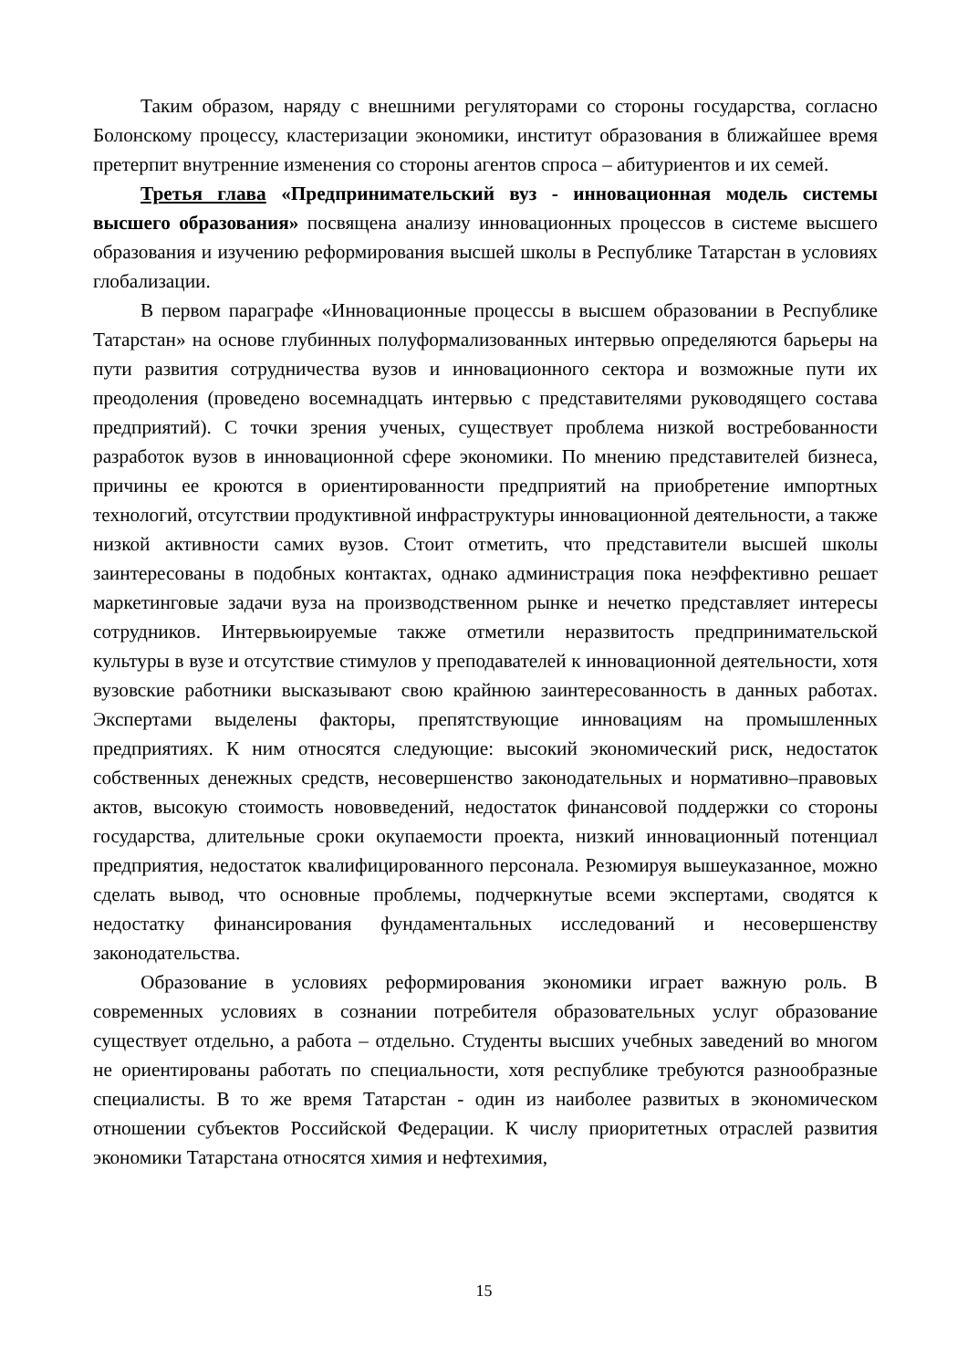Таким образом, наряду с внешними регуляторами со стороны государства, согласно Болонскому процессу, кластеризации экономики, институт образования в ближайшее время претерпит внутренние изменения со стороны агентов спроса – абитуриентов и их семей.
Третья глава «Предпринимательский вуз - инновационная модель системы высшего образования» посвящена анализу инновационных процессов в системе высшего образования и изучению реформирования высшей школы в Республике Татарстан в условиях глобализации.
В первом параграфе «Инновационные процессы в высшем образовании в Республике Татарстан» на основе глубинных полуформализованных интервью определяются барьеры на пути развития сотрудничества вузов и инновационного сектора и возможные пути их преодоления (проведено восемнадцать интервью с представителями руководящего состава предприятий). С точки зрения ученых, существует проблема низкой востребованности разработок вузов в инновационной сфере экономики. По мнению представителей бизнеса, причины ее кроются в ориентированности предприятий на приобретение импортных технологий, отсутствии продуктивной инфраструктуры инновационной деятельности, а также низкой активности самих вузов. Стоит отметить, что представители высшей школы заинтересованы в подобных контактах, однако администрация пока неэффективно решает маркетинговые задачи вуза на производственном рынке и нечетко представляет интересы сотрудников. Интервьюируемые также отметили неразвитость предпринимательской культуры в вузе и отсутствие стимулов у преподавателей к инновационной деятельности, хотя вузовские работники высказывают свою крайнюю заинтересованность в данных работах. Экспертами выделены факторы, препятствующие инновациям на промышленных предприятиях. К ним относятся следующие: высокий экономический риск, недостаток собственных денежных средств, несовершенство законодательных и нормативно–правовых актов, высокую стоимость нововведений, недостаток финансовой поддержки со стороны государства, длительные сроки окупаемости проекта, низкий инновационный потенциал предприятия, недостаток квалифицированного персонала. Резюмируя вышеуказанное, можно сделать вывод, что основные проблемы, подчеркнутые всеми экспертами, сводятся к недостатку финансирования фундаментальных исследований и несовершенству законодательства.
Образование в условиях реформирования экономики играет важную роль. В современных условиях в сознании потребителя образовательных услуг образование существует отдельно, а работа – отдельно. Студенты высших учебных заведений во многом не ориентированы работать по специальности, хотя республике требуются разнообразные специалисты. В то же время Татарстан - один из наиболее развитых в экономическом отношении субъектов Российской Федерации. К числу приоритетных отраслей развития экономики Татарстана относятся химия и нефтехимия,
15